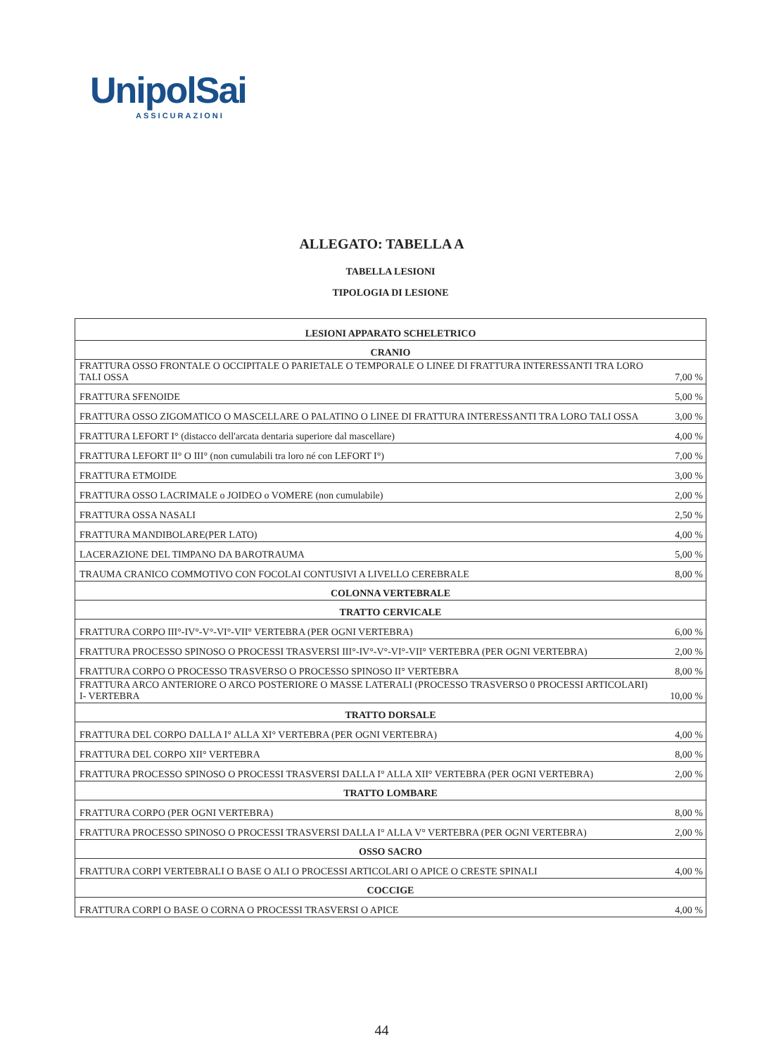UnipolSai
ASSICURAZIONI
ALLEGATO: TABELLA A
TABELLA LESIONI
TIPOLOGIA DI LESIONE
| LESIONI APPARATO SCHELETRICO | |
| CRANIO | |
| FRATTURA OSSO FRONTALE O OCCIPITALE O PARIETALE O TEMPORALE O LINEE DI FRATTURA INTERESSANTI TRA LORO TALI OSSA | 7,00 % |
| FRATTURA SFENOIDE | 5,00 % |
| FRATTURA OSSO ZIGOMATICO O MASCELLARE O PALATINO O LINEE DI FRATTURA INTERESSANTI TRA LORO TALI OSSA | 3,00 % |
| FRATTURA LEFORT I° (distacco dell'arcata dentaria superiore dal mascellare) | 4,00 % |
| FRATTURA LEFORT II° O III° (non cumulabili tra loro né con LEFORT I°) | 7,00 % |
| FRATTURA ETMOIDE | 3,00 % |
| FRATTURA OSSO LACRIMALE o JOIDEO o VOMERE (non cumulabile) | 2,00 % |
| FRATTURA OSSA NASALI | 2,50 % |
| FRATTURA MANDIBOLARE(PER LATO) | 4,00 % |
| LACERAZIONE DEL TIMPANO DA BAROTRAUMA | 5,00 % |
| TRAUMA CRANICO COMMOTIVO CON FOCOLAI CONTUSIVI A LIVELLO CEREBRALE | 8,00 % |
| COLONNA VERTEBRALE | |
| TRATTO CERVICALE | |
| FRATTURA CORPO III°-IV°-V°-VI°-VII° VERTEBRA (PER OGNI VERTEBRA) | 6,00 % |
| FRATTURA PROCESSO SPINOSO O PROCESSI TRASVERSI III°-IV°-V°-VI°-VII° VERTEBRA (PER OGNI VERTEBRA) | 2,00 % |
| FRATTURA CORPO O PROCESSO TRASVERSO O PROCESSO SPINOSO II° VERTEBRA | 8,00 % |
| FRATTURA ARCO ANTERIORE O ARCO POSTERIORE O MASSE LATERALI (PROCESSO TRASVERSO 0 PROCESSI ARTICOLARI) I- VERTEBRA | 10,00 % |
| TRATTO DORSALE | |
| FRATTURA DEL CORPO DALLA I° ALLA XI° VERTEBRA (PER OGNI VERTEBRA) | 4,00 % |
| FRATTURA DEL CORPO XII° VERTEBRA | 8,00 % |
| FRATTURA PROCESSO SPINOSO O PROCESSI TRASVERSI DALLA I° ALLA XII° VERTEBRA (PER OGNI VERTEBRA) | 2,00 % |
| TRATTO LOMBARE | |
| FRATTURA CORPO (PER OGNI VERTEBRA) | 8,00 % |
| FRATTURA PROCESSO SPINOSO O PROCESSI TRASVERSI DALLA I° ALLA V° VERTEBRA (PER OGNI VERTEBRA) | 2,00 % |
| OSSO SACRO | |
| FRATTURA CORPI VERTEBRALI O BASE O ALI O PROCESSI ARTICOLARI O APICE O CRESTE SPINALI | 4,00 % |
| COCCIGE | |
| FRATTURA CORPI O BASE O CORNA O PROCESSI TRASVERSI O APICE | 4,00 % |
44